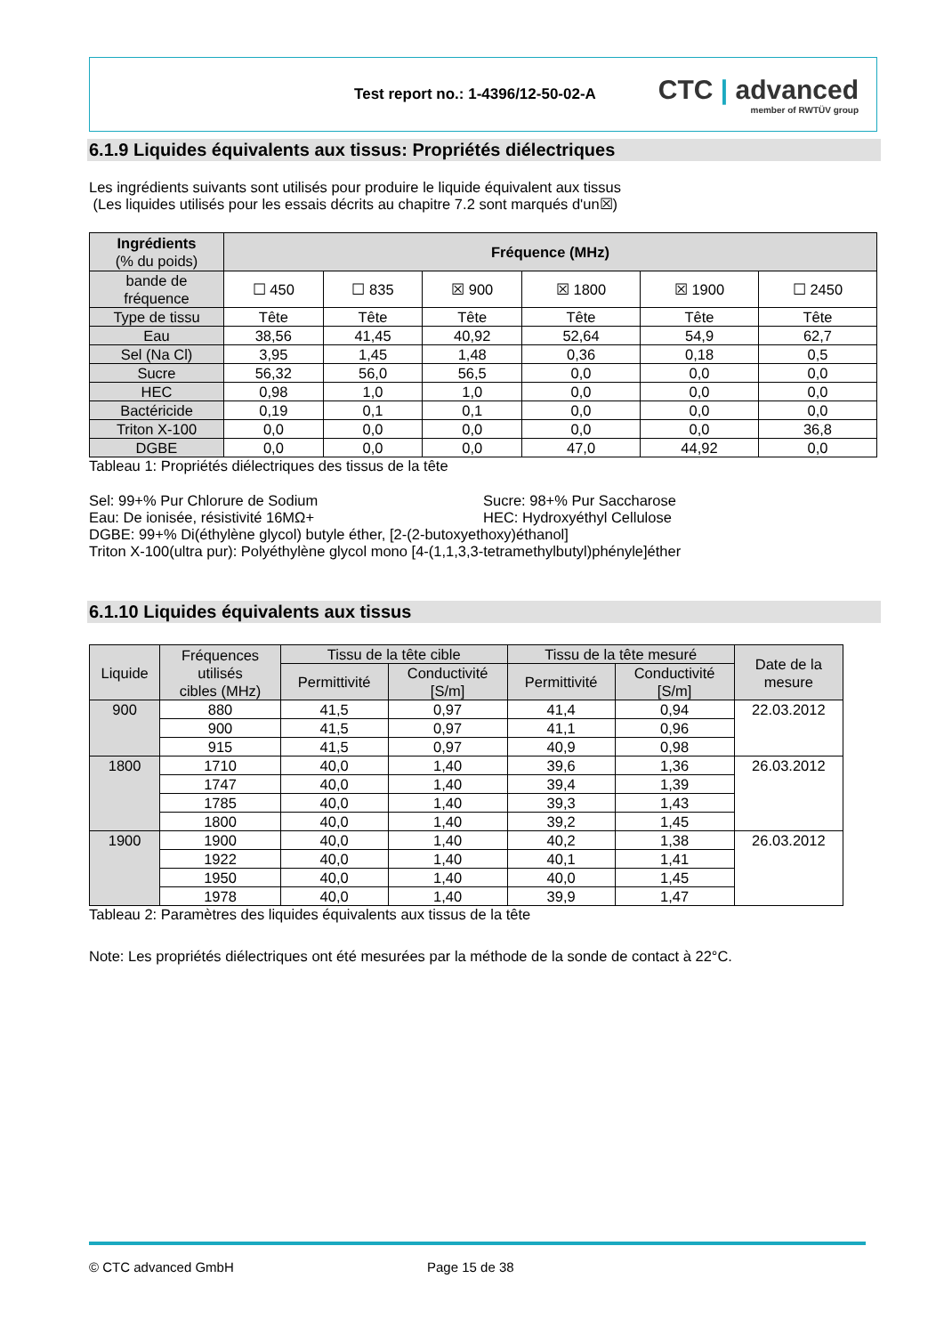Test report no.: 1-4396/12-50-02-A
CTC | advanced
member of RWTÜV group
6.1.9 Liquides équivalents aux tissus: Propriétés diélectriques
Les ingrédients suivants sont utilisés pour produire le liquide équivalent aux tissus
(Les liquides utilisés pour les essais décrits au chapitre 7.2 sont marqués d'un☒)
| Ingrédients (% du poids) | Fréquence (MHz) | | | | | |
| --- | --- | --- | --- | --- | --- | --- |
| bande de fréquence | ☐ 450 | ☐ 835 | ☒ 900 | ☒ 1800 | ☒ 1900 | ☐ 2450 |
| Type de tissu | Tête | Tête | Tête | Tête | Tête | Tête |
| Eau | 38,56 | 41,45 | 40,92 | 52,64 | 54,9 | 62,7 |
| Sel (Na Cl) | 3,95 | 1,45 | 1,48 | 0,36 | 0,18 | 0,5 |
| Sucre | 56,32 | 56,0 | 56,5 | 0,0 | 0,0 | 0,0 |
| HEC | 0,98 | 1,0 | 1,0 | 0,0 | 0,0 | 0,0 |
| Bactéricide | 0,19 | 0,1 | 0,1 | 0,0 | 0,0 | 0,0 |
| Triton X-100 | 0,0 | 0,0 | 0,0 | 0,0 | 0,0 | 36,8 |
| DGBE | 0,0 | 0,0 | 0,0 | 47,0 | 44,92 | 0,0 |
Tableau 1: Propriétés diélectriques des tissus de la tête
Sel: 99+% Pur Chlorure de Sodium
Eau: De ionisée, résistivité 16MΩ+
Sucre: 98+% Pur Saccharose
HEC: Hydroxyéthyl Cellulose
DGBE: 99+% Di(éthylène glycol) butyle éther, [2-(2-butoxyethoxy)éthanol]
Triton X-100(ultra pur): Polyéthylène glycol mono [4-(1,1,3,3-tetramethylbutyl)phényle]éther
6.1.10 Liquides équivalents aux tissus
| Liquide | Fréquences utilisés cibles (MHz) | Tissu de la tête cible | | Tissu de la tête mesuré | | Date de la mesure |
| --- | --- | --- | --- | --- | --- | --- |
| | | Permittivité | Conductivité [S/m] | Permittivité | Conductivité [S/m] | |
| 900 | 880 | 41,5 | 0,97 | 41,4 | 0,94 | 22.03.2012 |
| | 900 | 41,5 | 0,97 | 41,1 | 0,96 | |
| | 915 | 41,5 | 0,97 | 40,9 | 0,98 | |
| 1800 | 1710 | 40,0 | 1,40 | 39,6 | 1,36 | 26.03.2012 |
| | 1747 | 40,0 | 1,40 | 39,4 | 1,39 | |
| | 1785 | 40,0 | 1,40 | 39,3 | 1,43 | |
| | 1800 | 40,0 | 1,40 | 39,2 | 1,45 | |
| 1900 | 1900 | 40,0 | 1,40 | 40,2 | 1,38 | 26.03.2012 |
| | 1922 | 40,0 | 1,40 | 40,1 | 1,41 | |
| | 1950 | 40,0 | 1,40 | 40,0 | 1,45 | |
| | 1978 | 40,0 | 1,40 | 39,9 | 1,47 | |
Tableau 2: Paramètres des liquides équivalents aux tissus de la tête
Note: Les propriétés diélectriques ont été mesurées par la méthode de la sonde de contact à 22°C.
© CTC advanced GmbH Page 15 de 38